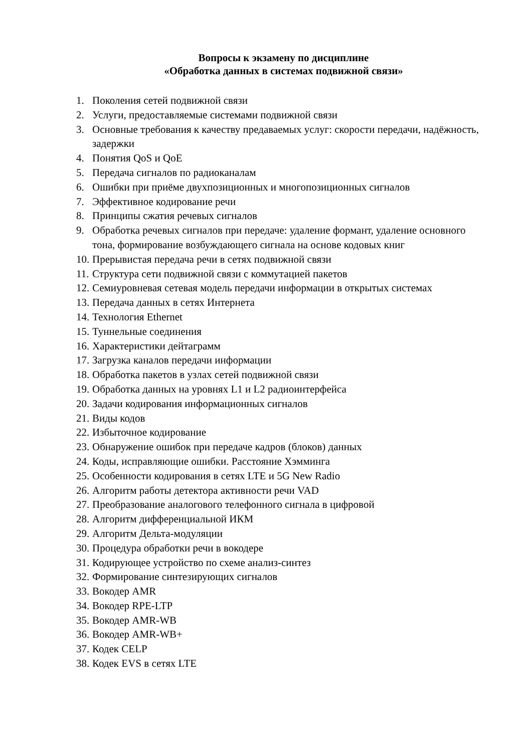Вопросы к экзамену по дисциплине
«Обработка данных в системах подвижной связи»
1. Поколения сетей подвижной связи
2. Услуги, предоставляемые системами подвижной связи
3. Основные требования к качеству предаваемых услуг: скорости передачи, надёжность, задержки
4. Понятия QoS и QoE
5. Передача сигналов по радиоканалам
6. Ошибки при приёме двухпозиционных и многопозиционных сигналов
7. Эффективное кодирование речи
8. Принципы сжатия речевых сигналов
9. Обработка речевых сигналов при передаче: удаление формант, удаление основного тона, формирование возбуждающего сигнала на основе кодовых книг
10. Прерывистая передача речи в сетях подвижной связи
11. Структура сети подвижной связи с коммутацией пакетов
12. Семиуровневая сетевая модель передачи информации в открытых системах
13. Передача данных в сетях Интернета
14. Технология Ethernet
15. Туннельные соединения
16. Характеристики дейтаграмм
17. Загрузка каналов передачи информации
18. Обработка пакетов в узлах сетей подвижной связи
19. Обработка данных на уровнях L1 и L2 радиоинтерфейса
20. Задачи кодирования информационных сигналов
21. Виды кодов
22. Избыточное кодирование
23. Обнаружение ошибок при передаче кадров (блоков) данных
24. Коды, исправляющие ошибки. Расстояние Хэмминга
25. Особенности кодирования в сетях LTE и 5G New Radio
26. Алгоритм работы детектора активности речи VAD
27. Преобразование аналогового телефонного сигнала в цифровой
28. Алгоритм дифференциальной ИКМ
29. Алгоритм Дельта-модуляции
30. Процедура обработки речи в вокодере
31. Кодирующее устройство по схеме анализ-синтез
32. Формирование синтезирующих сигналов
33. Вокодер AMR
34. Вокодер RPE-LTP
35. Вокодер AMR-WB
36. Вокодер AMR-WB+
37. Кодек CELP
38. Кодек EVS в сетях LTE